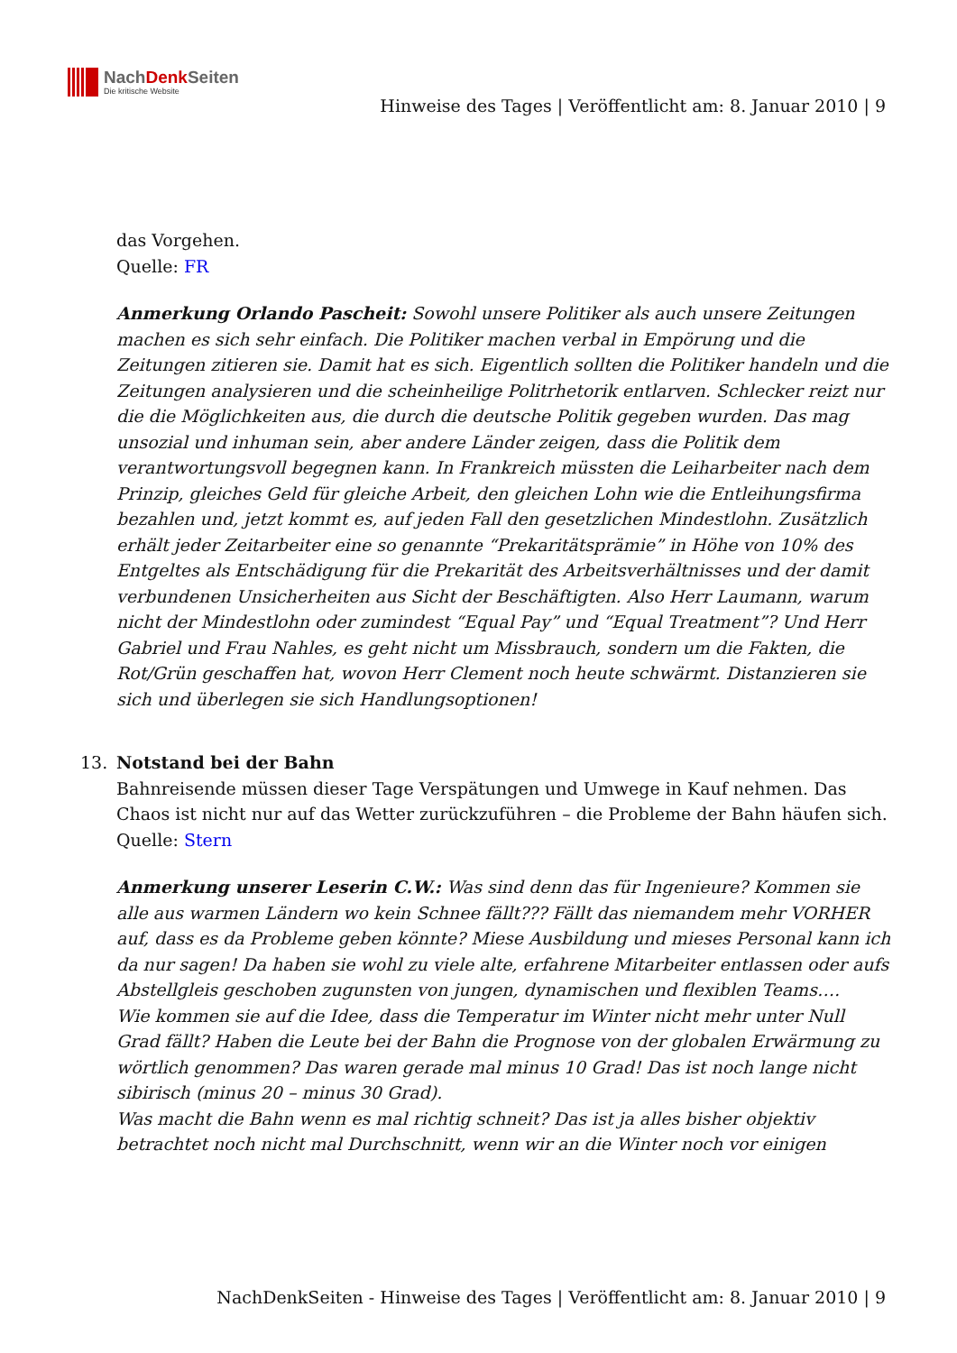NachDenk Seiten
Die kritische Website
Hinweise des Tages | Veröffentlicht am: 8. Januar 2010 | 9
das Vorgehen.
Quelle: FR
Anmerkung Orlando Pascheit: Sowohl unsere Politiker als auch unsere Zeitungen machen es sich sehr einfach. Die Politiker machen verbal in Empörung und die Zeitungen zitieren sie. Damit hat es sich. Eigentlich sollten die Politiker handeln und die Zeitungen analysieren und die scheinheilige Politrhetorik entlarven. Schlecker reizt nur die die Möglichkeiten aus, die durch die deutsche Politik gegeben wurden. Das mag unsozial und inhuman sein, aber andere Länder zeigen, dass die Politik dem verantwortungsvoll begegnen kann. In Frankreich müssten die Leiharbeiter nach dem Prinzip, gleiches Geld für gleiche Arbeit, den gleichen Lohn wie die Entleihungsfirma bezahlen und, jetzt kommt es, auf jeden Fall den gesetzlichen Mindestlohn. Zusätzlich erhält jeder Zeitarbeiter eine so genannte “Prekaritätsprämie” in Höhe von 10% des Entgeltes als Entschädigung für die Prekarität des Arbeitsverhältnisses und der damit verbundenen Unsicherheiten aus Sicht der Beschäftigten. Also Herr Laumann, warum nicht der Mindestlohn oder zumindest “Equal Pay” und “Equal Treatment”? Und Herr Gabriel und Frau Nahles, es geht nicht um Missbrauch, sondern um die Fakten, die Rot/Grün geschaffen hat, wovon Herr Clement noch heute schwärmt. Distanzieren sie sich und überlegen sie sich Handlungsoptionen!
13.
Notstand bei der Bahn
Bahnreisende müssen dieser Tage Verspätungen und Umwege in Kauf nehmen. Das Chaos ist nicht nur auf das Wetter zurückzuführen – die Probleme der Bahn häufen sich.
Quelle: Stern
Anmerkung unserer Leserin C.W.: Was sind denn das für Ingenieure? Kommen sie alle aus warmen Ländern wo kein Schnee fällt??? Fällt das niemandem mehr VORHER auf, dass es da Probleme geben könnte? Miese Ausbildung und mieses Personal kann ich da nur sagen! Da haben sie wohl zu viele alte, erfahrene Mitarbeiter entlassen oder aufs Abstellgleis geschoben zugunsten von jungen, dynamischen und flexiblen Teams….
Wie kommen sie auf die Idee, dass die Temperatur im Winter nicht mehr unter Null Grad fällt? Haben die Leute bei der Bahn die Prognose von der globalen Erwärmung zu wörtlich genommen? Das waren gerade mal minus 10 Grad! Das ist noch lange nicht sibirisch (minus 20 – minus 30 Grad).
Was macht die Bahn wenn es mal richtig schneit? Das ist ja alles bisher objektiv betrachtet noch nicht mal Durchschnitt, wenn wir an die Winter noch vor einigen
NachDenkSeiten - Hinweise des Tages | Veröffentlicht am: 8. Januar 2010 | 9